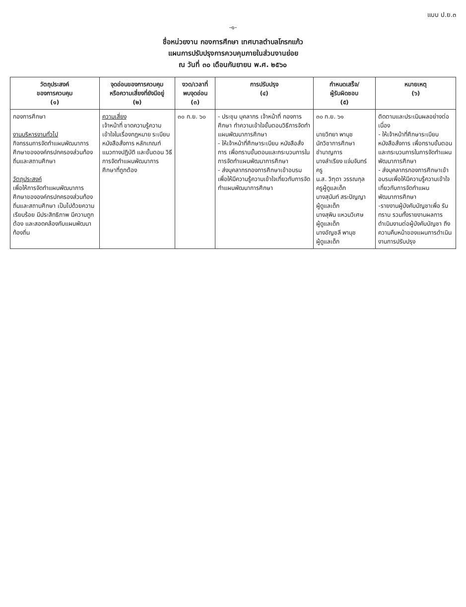แบบ ป.ย.๓
-๑-
ชื่อหน่วยงาน กองการศึกษา เทศบาลตำบลโกรกแก้ว
แผนการปรับปรุงการควบคุมภายในส่วนงานย่อย
ณ วันที่ ๓๐ เดือนกันยายน พ.ศ. ๒๕๖๐
| วัตถุประสงค์ ของการควบคุม (๑) | จุดอ่อนของการควบคุม หรือความเสี่ยงที่ยังมีอยู่ (๒) | งวด/เวลาที่ พบจุดอ่อน (๓) | การปรับปรุง (๔) | กำหนดเสร็จ/ ผู้รับผิดชอบ (๕) | หมายเหตุ (๖) |
| --- | --- | --- | --- | --- | --- |
| กองการศึกษา งานบริหารงานทั่วไป กิจกรรมการจัดทำแผนพัฒนาการศึกษาขององค์กรปกครองส่วนท้องถิ่นและสถานศึกษา วัตถุประสงค์ เพื่อให้การจัดทำแผนพัฒนาการศึกษาขององค์กรปกครองส่วนท้องถิ่นและสถานศึกษา เป็นไปด้วยความเรียบร้อย มีประสิทธิภาพ มีความถูกต้อง และสอดคล้องกับแผนพัฒนาท้องถิ่น | ความเสี่ยง เจ้าหน้าที่ ขาดความรู้ความเข้าใจในเรื่องกฎหมาย ระเบียบ หนังสือสั่งการ หลักเกณฑ์ แนวทางปฏิบัติ และขั้นตอน วิธีการจัดทำแผนพัฒนาการศึกษาที่ถูกต้อง | ๓๐ ก.ย. ๖๐ | - ประชุม บุคลากร เจ้าหน้าที่ กองการศึกษา ทำความเข้าใจขั้นตอนวิธีการจัดทำแผนพัฒนาการศึกษา - ให้เจ้าหน้าที่ศึกษาระเบียบ หนังสือสั่งการ เพื่อทราบขั้นตอนและกระบวนการในการจัดทำแผนพัฒนาการศึกษา - ส่งบุคลากรกองการศึกษาเข้าอบรมเพื่อให้มีความรู้ความเข้าใจเกี่ยวกับการจัดทำแผนพัฒนาการศึกษา | ๓๐ ก.ย. ๖๑ นายวิทยา พานุช นักวิชาการศึกษา ชำนาญการ นางลำเรียง แจ่มจันทร์ ครู น.ส. วิฑุดา วรรณกุล ครูผู้ดูแลเด็ก นางสุนันท์ สระปัญญา ผู้ดูแลเด็ก นางสุพิน แหวนวิเศษ ผู้ดูแลเด็ก นางอัญชลี พานุช ผู้ดูแลเด็ก | ติดตามและประเมินผลอย่างต่อเนื่อง - ให้เจ้าหน้าที่ศึกษาระเบียบ หนังสือสั่งการ เพื่อทราบขั้นตอนและกระบวนการในการจัดทำแผนพัฒนาการศึกษา - ส่งบุคลากรกองการศึกษาเข้าอบรมเพื่อให้มีความรู้ความเข้าใจเกี่ยวกับการจัดทำแผนพัฒนาการศึกษา -รายงานผู้บังคับบัญชาเพื่อ รับทราบ รวมทั้งรายงานผลการดำเนินงานต่อผู้บังคับบัญชา ถึงความคืบหน้าของแผนการดำเนินงานการปรับปรุง |